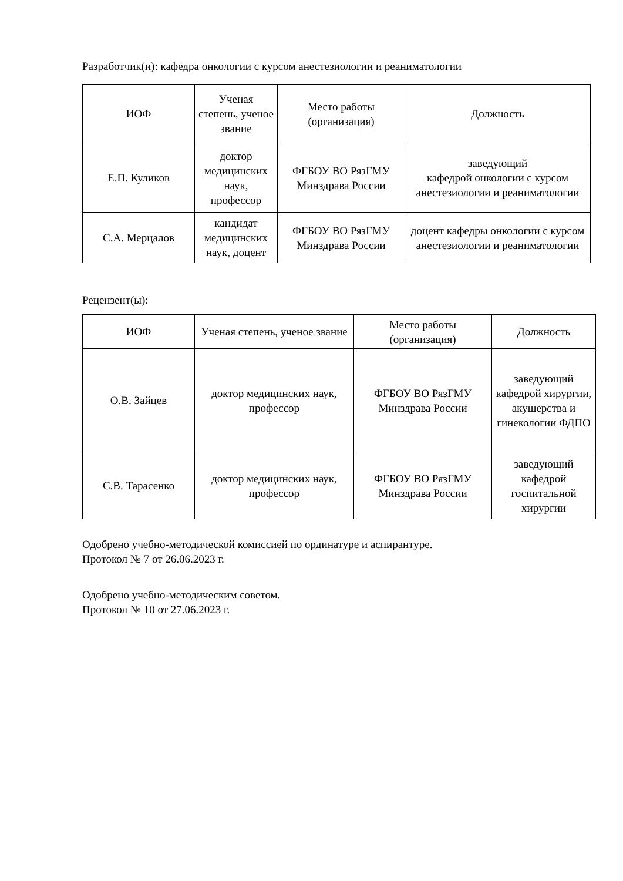Разработчик(и): кафедра онкологии с курсом анестезиологии и реаниматологии
| ИОФ | Ученая степень, ученое звание | Место работы (организация) | Должность |
| --- | --- | --- | --- |
| Е.П. Куликов | доктор медицинских наук, профессор | ФГБОУ ВО РязГМУ Минздрава России | заведующий кафедрой онкологии с курсом анестезиологии и реаниматологии |
| С.А. Мерцалов | кандидат медицинских наук, доцент | ФГБОУ ВО РязГМУ Минздрава России | доцент кафедры онкологии с курсом анестезиологии и реаниматологии |
Рецензент(ы):
| ИОФ | Ученая степень, ученое звание | Место работы (организация) | Должность |
| --- | --- | --- | --- |
| О.В. Зайцев | доктор медицинских наук, профессор | ФГБОУ ВО РязГМУ Минздрава России | заведующий кафедрой хирургии, акушерства и гинекологии ФДПО |
| С.В. Тарасенко | доктор медицинских наук, профессор | ФГБОУ ВО РязГМУ Минздрава России | заведующий кафедрой госпитальной хирургии |
Одобрено учебно-методической комиссией по ординатуре и аспирантуре.
Протокол № 7 от 26.06.2023 г.
Одобрено учебно-методическим советом.
Протокол № 10 от 27.06.2023 г.